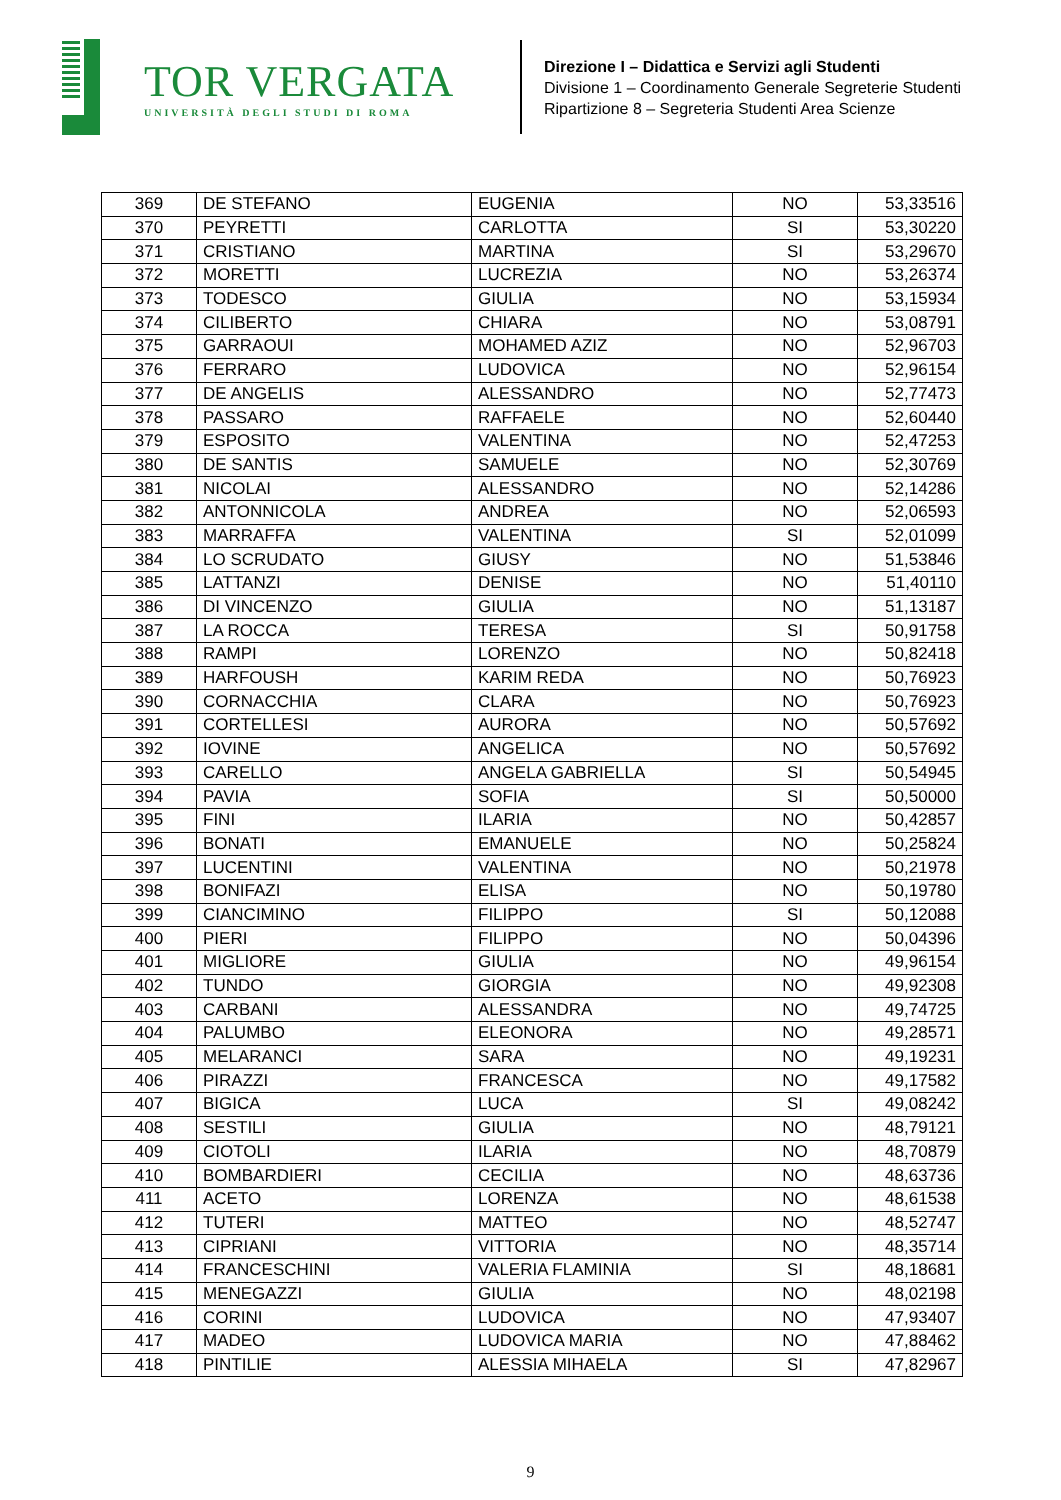TOR VERGATA
UNIVERSITÀ DEGLI STUDI DI ROMA
Direzione I – Didattica e Servizi agli Studenti
Divisione 1 – Coordinamento Generale Segreterie Studenti
Ripartizione 8 – Segreteria Studenti Area Scienze
| 369 | DE STEFANO | EUGENIA | NO | 53,33516 |
| 370 | PEYRETTI | CARLOTTA | SI | 53,30220 |
| 371 | CRISTIANO | MARTINA | SI | 53,29670 |
| 372 | MORETTI | LUCREZIA | NO | 53,26374 |
| 373 | TODESCO | GIULIA | NO | 53,15934 |
| 374 | CILIBERTO | CHIARA | NO | 53,08791 |
| 375 | GARRAOUI | MOHAMED AZIZ | NO | 52,96703 |
| 376 | FERRARO | LUDOVICA | NO | 52,96154 |
| 377 | DE ANGELIS | ALESSANDRO | NO | 52,77473 |
| 378 | PASSARO | RAFFAELE | NO | 52,60440 |
| 379 | ESPOSITO | VALENTINA | NO | 52,47253 |
| 380 | DE SANTIS | SAMUELE | NO | 52,30769 |
| 381 | NICOLAI | ALESSANDRO | NO | 52,14286 |
| 382 | ANTONNICOLA | ANDREA | NO | 52,06593 |
| 383 | MARRAFFA | VALENTINA | SI | 52,01099 |
| 384 | LO SCRUDATO | GIUSY | NO | 51,53846 |
| 385 | LATTANZI | DENISE | NO | 51,40110 |
| 386 | DI VINCENZO | GIULIA | NO | 51,13187 |
| 387 | LA ROCCA | TERESA | SI | 50,91758 |
| 388 | RAMPI | LORENZO | NO | 50,82418 |
| 389 | HARFOUSH | KARIM REDA | NO | 50,76923 |
| 390 | CORNACCHIA | CLARA | NO | 50,76923 |
| 391 | CORTELLESI | AURORA | NO | 50,57692 |
| 392 | IOVINE | ANGELICA | NO | 50,57692 |
| 393 | CARELLO | ANGELA GABRIELLA | SI | 50,54945 |
| 394 | PAVIA | SOFIA | SI | 50,50000 |
| 395 | FINI | ILARIA | NO | 50,42857 |
| 396 | BONATI | EMANUELE | NO | 50,25824 |
| 397 | LUCENTINI | VALENTINA | NO | 50,21978 |
| 398 | BONIFAZI | ELISA | NO | 50,19780 |
| 399 | CIANCIMINO | FILIPPO | SI | 50,12088 |
| 400 | PIERI | FILIPPO | NO | 50,04396 |
| 401 | MIGLIORE | GIULIA | NO | 49,96154 |
| 402 | TUNDO | GIORGIA | NO | 49,92308 |
| 403 | CARBANI | ALESSANDRA | NO | 49,74725 |
| 404 | PALUMBO | ELEONORA | NO | 49,28571 |
| 405 | MELARANCI | SARA | NO | 49,19231 |
| 406 | PIRAZZI | FRANCESCA | NO | 49,17582 |
| 407 | BIGICA | LUCA | SI | 49,08242 |
| 408 | SESTILI | GIULIA | NO | 48,79121 |
| 409 | CIOTOLI | ILARIA | NO | 48,70879 |
| 410 | BOMBARDIERI | CECILIA | NO | 48,63736 |
| 411 | ACETO | LORENZA | NO | 48,61538 |
| 412 | TUTERI | MATTEO | NO | 48,52747 |
| 413 | CIPRIANI | VITTORIA | NO | 48,35714 |
| 414 | FRANCESCHINI | VALERIA FLAMINIA | SI | 48,18681 |
| 415 | MENEGAZZI | GIULIA | NO | 48,02198 |
| 416 | CORINI | LUDOVICA | NO | 47,93407 |
| 417 | MADEO | LUDOVICA MARIA | NO | 47,88462 |
| 418 | PINTILIE | ALESSIA MIHAELA | SI | 47,82967 |
9